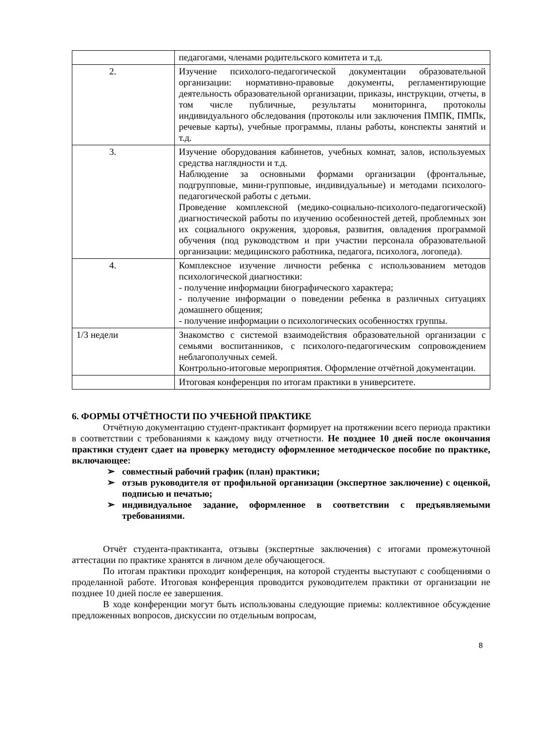| | педагогами, членами родительского комитета и т.д. |
| 2. | Изучение психолого-педагогической документации образовательной организации: нормативно-правовые документы, регламентирующие деятельность образовательной организации, приказы, инструкции, отчеты, в том числе публичные, результаты мониторинга, протоколы индивидуального обследования (протоколы или заключения ПМПК, ПМПк, речевые карты), учебные программы, планы работы, конспекты занятий и т.д. |
| 3. | Изучение оборудования кабинетов, учебных комнат, залов, используемых средства наглядности и т.д. Наблюдение за основными формами организации (фронтальные, подгрупповые, мини-групповые, индивидуальные) и методами психолого-педагогической работы с детьми. Проведение комплексной (медико-социально-психолого-педагогической) диагностической работы по изучению особенностей детей, проблемных зон их социального окружения, здоровья, развития, овладения программой обучения (под руководством и при участии персонала образовательной организации: медицинского работника, педагога, психолога, логопеда). |
| 4. | Комплексное изучение личности ребенка с использованием методов психологической диагностики: - получение информации биографического характера; - получение информации о поведении ребенка в различных ситуациях домашнего общения; - получение информации о психологических особенностях группы. |
| 1/3 недели | Знакомство с системой взаимодействия образовательной организации с семьями воспитанников, с психолого-педагогическим сопровождением неблагополучных семей. Контрольно-итоговые мероприятия. Оформление отчётной документации. |
| | Итоговая конференция по итогам практики в университете. |
6. ФОРМЫ ОТЧЁТНОСТИ ПО УЧЕБНОЙ ПРАКТИКЕ
Отчётную документацию студент-практикант формирует на протяжении всего периода практики в соответствии с требованиями к каждому виду отчетности. Не позднее 10 дней после окончания практики студент сдает на проверку методисту оформленное методическое пособие по практике, включающее:
➢ совместный рабочий график (план) практики;
➢ отзыв руководителя от профильной организации (экспертное заключение) с оценкой, подписью и печатью;
➢ индивидуальное задание, оформленное в соответствии с предъявляемыми требованиями.
Отчёт студента-практиканта, отзывы (экспертные заключения) с итогами промежуточной аттестации по практике хранятся в личном деле обучающегося.
По итогам практики проходит конференция, на которой студенты выступают с сообщениями о проделанной работе. Итоговая конференция проводится руководителем практики от организации не позднее 10 дней после ее завершения.
В ходе конференции могут быть использованы следующие приемы: коллективное обсуждение предложенных вопросов, дискуссии по отдельным вопросам,
8